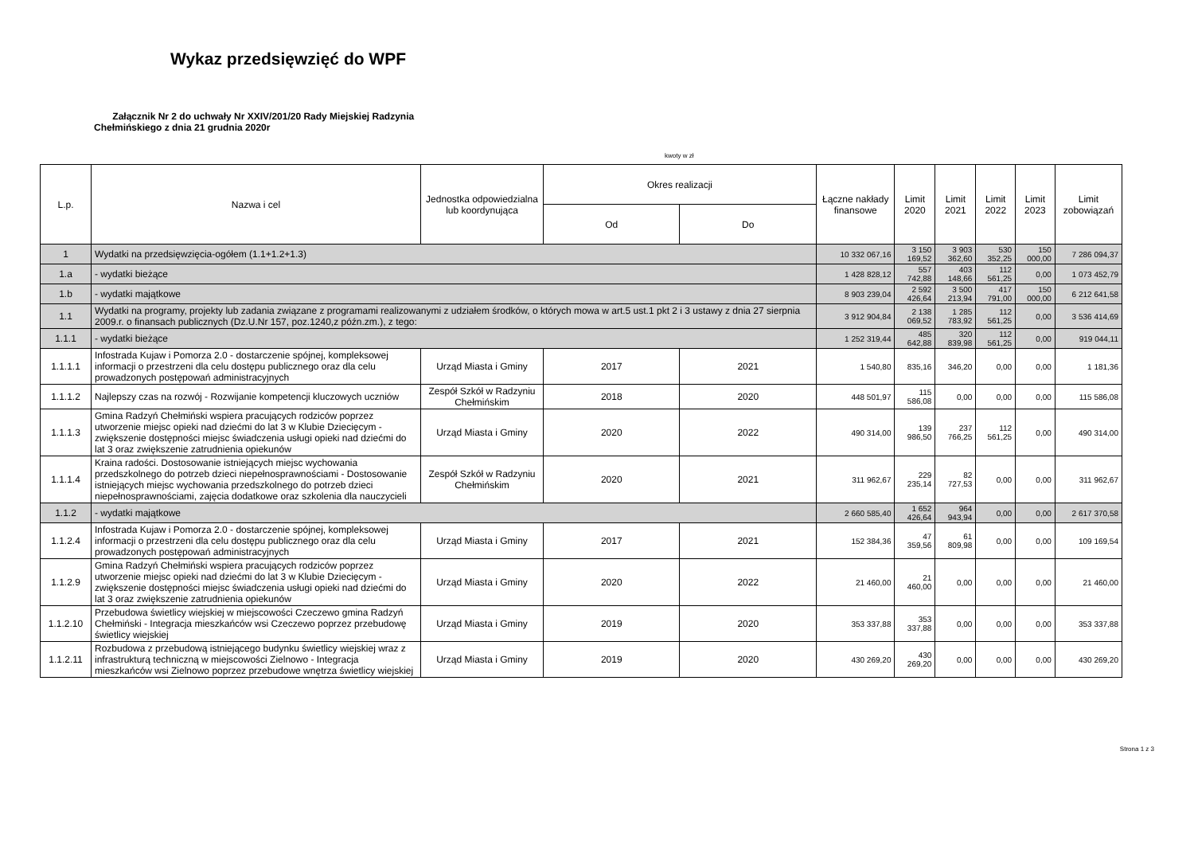Wykaz przedsięwzięć do WPF
Załącznik Nr 2 do uchwały Nr XXIV/201/20 Rady Miejskiej Radzynia
Chełmińskiego z dnia 21 grudnia 2020r
kwoty w zł
| L.p. | Nazwa i cel | Jednostka odpowiedzialna lub koordynująca | Okres realizacji | | Łączne nakłady finansowe | Limit 2020 | Limit 2021 | Limit 2022 | Limit 2023 | Limit zobowiązań |
| --- | --- | --- | --- | --- | --- | --- | --- | --- | --- | --- |
| | | | Od | Do | | | | | | |
| 1 | Wydatki na przedsięwzięcia-ogółem (1.1+1.2+1.3) | | | | 10 332 067,16 | 3 150 169,52 | 3 903 362,60 | 530 352,25 | 150 000,00 | 7 286 094,37 |
| 1.a | - wydatki bieżące | | | | 1 428 828,12 | 557 742,88 | 403 148,66 | 112 561,25 | 0,00 | 1 073 452,79 |
| 1.b | - wydatki majątkowe | | | | 8 903 239,04 | 2 592 426,64 | 3 500 213,94 | 417 791,00 | 150 000,00 | 6 212 641,58 |
| 1.1 | Wydatki na programy, projekty lub zadania związane z programami realizowanymi z udziałem środków, o których mowa w art.5 ust.1 pkt 2 i 3 ustawy z dnia 27 sierpnia 2009.r. o finansach publicznych (Dz.U.Nr 157, poz.1240,z późn.zm.), z tego: | | | | 3 912 904,84 | 2 138 069,52 | 1 285 783,92 | 112 561,25 | 0,00 | 3 536 414,69 |
| 1.1.1 | - wydatki bieżące | | | | 1 252 319,44 | 485 642,88 | 320 839,98 | 112 561,25 | 0,00 | 919 044,11 |
| 1.1.1.1 | Infostrada Kujaw i Pomorza 2.0 - dostarczenie spójnej, kompleksowej informacji o przestrzeni dla celu dostępu publicznego oraz dla celu prowadzonych postępowań administracyjnych | Urząd Miasta i Gminy | 2017 | 2021 | 1 540,80 | 835,16 | 346,20 | 0,00 | 0,00 | 1 181,36 |
| 1.1.1.2 | Najlepszy czas na rozwój - Rozwijanie kompetencji kluczowych uczniów | Zespół Szkół w Radzyniu Chełmińskim | 2018 | 2020 | 448 501,97 | 115 586,08 | 0,00 | 0,00 | 0,00 | 115 586,08 |
| 1.1.1.3 | Gmina Radzyń Chełmiński wspiera pracujących rodziców poprzez utworzenie miejsc opieki nad dziećmi do lat 3 w Klubie Dziecięcym - zwiększenie dostępności miejsc świadczenia usługi opieki nad dziećmi do lat 3 oraz zwiększenie zatrudnienia opiekunów | Urząd Miasta i Gminy | 2020 | 2022 | 490 314,00 | 139 986,50 | 237 766,25 | 112 561,25 | 0,00 | 490 314,00 |
| 1.1.1.4 | Kraina radości. Dostosowanie istniejących miejsc wychowania przedszkolnego do potrzeb dzieci niepełnosprawnościami - Dostosowanie istniejących miejsc wychowania przedszkolnego do potrzeb dzieci niepełnosprawnościami, zajęcia dodatkowe oraz szkolenia dla nauczycieli | Zespół Szkół w Radzyniu Chełmińskim | 2020 | 2021 | 311 962,67 | 229 235,14 | 82 727,53 | 0,00 | 0,00 | 311 962,67 |
| 1.1.2 | - wydatki majątkowe | | | | 2 660 585,40 | 1 652 426,64 | 964 943,94 | 0,00 | 0,00 | 2 617 370,58 |
| 1.1.2.4 | Infostrada Kujaw i Pomorza 2.0 - dostarczenie spójnej, kompleksowej informacji o przestrzeni dla celu dostępu publicznego oraz dla celu prowadzonych postępowań administracyjnych | Urząd Miasta i Gminy | 2017 | 2021 | 152 384,36 | 47 359,56 | 61 809,98 | 0,00 | 0,00 | 109 169,54 |
| 1.1.2.9 | Gmina Radzyń Chełmiński wspiera pracujących rodziców poprzez utworzenie miejsc opieki nad dziećmi do lat 3 w Klubie Dziecięcym - zwiększenie dostępności miejsc świadczenia usługi opieki nad dziećmi do lat 3 oraz zwiększenie zatrudnienia opiekunów | Urząd Miasta i Gminy | 2020 | 2022 | 21 460,00 | 21 460,00 | 0,00 | 0,00 | 0,00 | 21 460,00 |
| 1.1.2.10 | Przebudowa świetlicy wiejskiej w miejscowości Czeczewo gmina Radzyń Chełmiński - Integracja mieszkańców wsi Czeczewo poprzez przebudowę świetlicy wiejskiej | Urząd Miasta i Gminy | 2019 | 2020 | 353 337,88 | 353 337,88 | 0,00 | 0,00 | 0,00 | 353 337,88 |
| 1.1.2.11 | Rozbudowa z przebudową istniejącego budynku świetlicy wiejskiej wraz z infrastrukturą techniczną w miejscowości Zielnowo - Integracja mieszkańców wsi Zielnowo poprzez przebudowe wnętrza świetlicy wiejskiej | Urząd Miasta i Gminy | 2019 | 2020 | 430 269,20 | 430 269,20 | 0,00 | 0,00 | 0,00 | 430 269,20 |
Strona 1 z 3